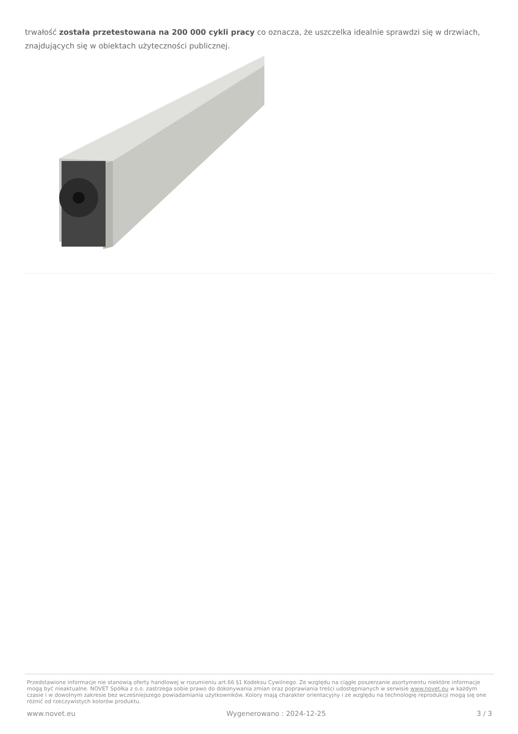trwałość została przetestowana na 200 000 cykli pracy co oznacza, że uszczelka idealnie sprawdzi się w drzwiach, znajdujących się w obiektach użyteczności publicznej.
Przedstawione informacje nie stanowią oferty handlowej w rozumieniu art.66 §1 Kodeksu Cywilnego. Ze względu na ciągłe poszerzanie asortymentu niektóre informacje mogą być nieaktualne. NOVET Spółka z o.o. zastrzega sobie prawo do dokonywania zmian oraz poprawiania treści udostępnianych w serwisie www.novet.eu w każdym czasie i w dowolnym zakresie bez wcześniejszego powiadamiania użytkowników. Kolory mają charakter orientacyjny i ze względu na technologię reprodukcji mogą się one różnić od rzeczywistych kolorów produktu.
www.novet.eu Wygenerowano : 2024-12-25 3 / 3